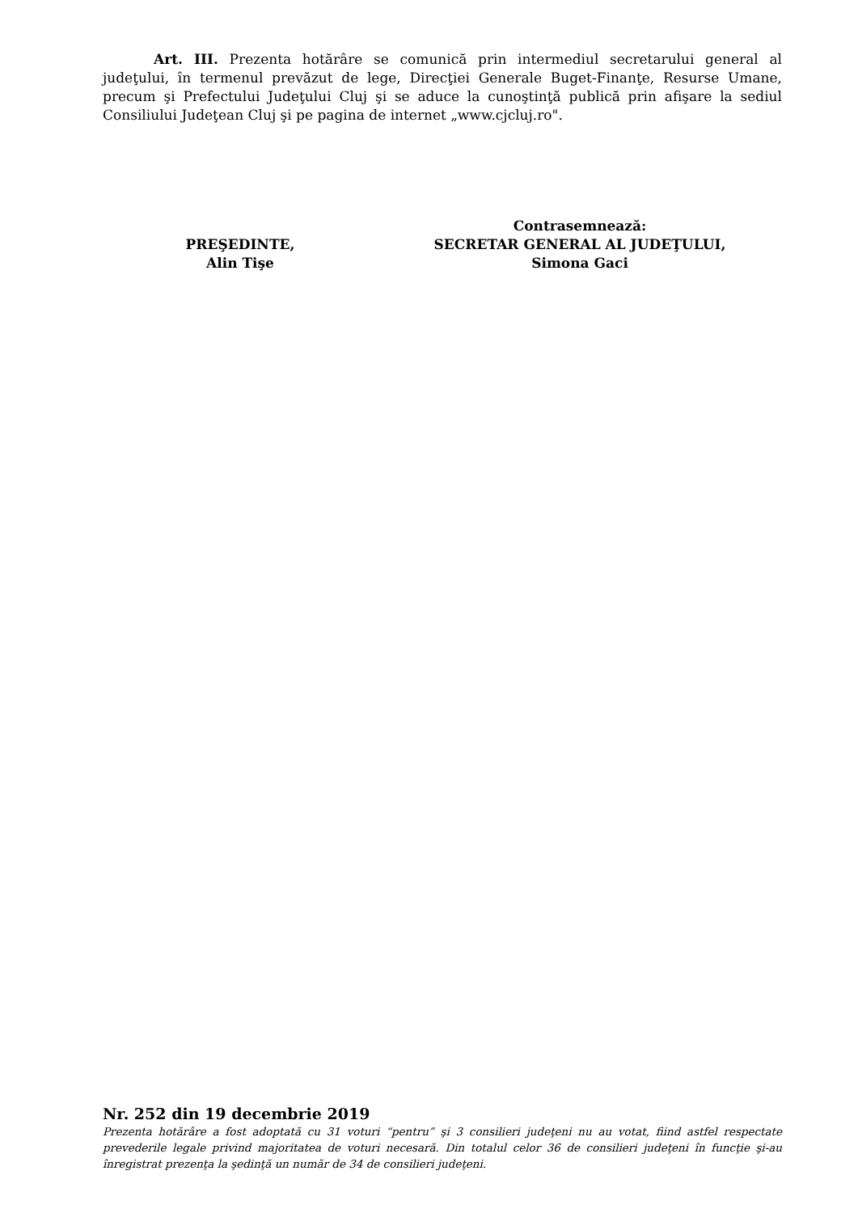Art. III. Prezenta hotărâre se comunică prin intermediul secretarului general al judeţului, în termenul prevăzut de lege, Direcţiei Generale Buget-Finanţe, Resurse Umane, precum şi Prefectului Judeţului Cluj şi se aduce la cunoştinţă publică prin afişare la sediul Consiliului Judeţean Cluj şi pe pagina de internet „www.cjcluj.ro".
PREŞEDINTE,
Alin Tişe
Contrasemnează:
SECRETAR GENERAL AL JUDEŢULUI,
Simona Gaci
Nr. 252 din 19 decembrie 2019
Prezenta hotărâre a fost adoptată cu 31 voturi “pentru” şi 3 consilieri judeţeni nu au votat, fiind astfel respectate prevederile legale privind majoritatea de voturi necesară. Din totalul celor 36 de consilieri judeţeni în funcţie şi-au înregistrat prezenţa la şedinţă un număr de 34 de consilieri judeţeni.